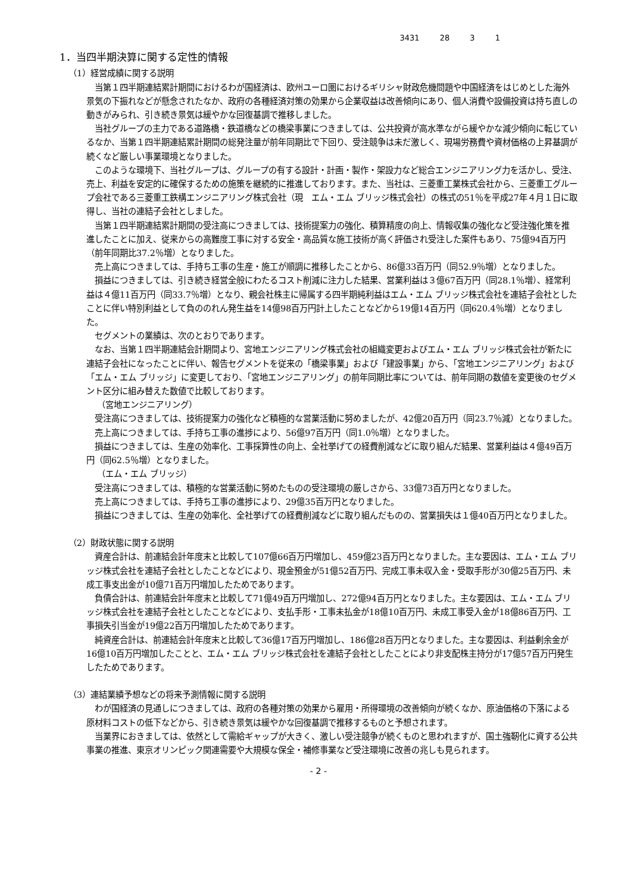3431 28 3 1
1．当四半期決算に関する定性的情報
（1）経営成績に関する説明
当第１四半期連結累計期間におけるわが国経済は、欧州ユーロ圏におけるギリシャ財政危機問題や中国経済をはじめとした海外景気の下振れなどが懸念されたなか、政府の各種経済対策の効果から企業収益は改善傾向にあり、個人消費や設備投資は持ち直しの動きがみられ、引き続き景気は緩やかな回復基調で推移しました。
当社グループの主力である道路橋・鉄道橋などの橋梁事業につきましては、公共投資が高水準ながら緩やかな減少傾向に転じているなか、当第１四半期連結累計期間の総発注量が前年同期比で下回り、受注競争は未だ激しく、現場労務費や資材価格の上昇基調が続くなど厳しい事業環境となりました。
このような環境下、当社グループは、グループの有する設計・計画・製作・架設力など総合エンジニアリング力を活かし、受注、売上、利益を安定的に確保するための施策を継続的に推進しております。また、当社は、三菱重工業株式会社から、三菱重工グループ会社である三菱重工鉄構エンジニアリング株式会社（現　エム・エム ブリッジ株式会社）の株式の51％を平成27年４月１日に取得し、当社の連結子会社としました。
当第１四半期連結累計期間の受注高につきましては、技術提案力の強化、積算精度の向上、情報収集の強化など受注強化策を推進したことに加え、従来からの高難度工事に対する安全・高品質な施工技術が高く評価され受注した案件もあり、75億94百万円（前年同期比37.2％増）となりました。
売上高につきましては、手持ち工事の生産・施工が順調に推移したことから、86億33百万円（同52.9％増）となりました。
損益につきましては、引き続き経営全般にわたるコスト削減に注力した結果、営業利益は３億67百万円（同28.1％増）、経常利益は４億11百万円（同33.7％増）となり、親会社株主に帰属する四半期純利益はエム・エム ブリッジ株式会社を連結子会社としたことに伴い特別利益として負ののれん発生益を14億98百万円計上したことなどから19億14百万円（同620.4％増）となりました。
セグメントの業績は、次のとおりであります。
なお、当第１四半期連結会計期間より、宮地エンジニアリング株式会社の組織変更およびエム・エム ブリッジ株式会社が新たに連結子会社になったことに伴い、報告セグメントを従来の「橋梁事業」および「建設事業」から、「宮地エンジニアリング」および「エム・エム ブリッジ」に変更しており、「宮地エンジニアリング」の前年同期比率については、前年同期の数値を変更後のセグメント区分に組み替えた数値で比較しております。
（宮地エンジニアリング）
受注高につきましては、技術提案力の強化など積極的な営業活動に努めましたが、42億20百万円（同23.7％減）となりました。
売上高につきましては、手持ち工事の進捗により、56億97百万円（同1.0％増）となりました。
損益につきましては、生産の効率化、工事採算性の向上、全社挙げての経費削減などに取り組んだ結果、営業利益は４億49百万円（同62.5％増）となりました。
（エム・エム ブリッジ）
受注高につきましては、積極的な営業活動に努めたものの受注環境の厳しさから、33億73百万円となりました。
売上高につきましては、手持ち工事の進捗により、29億35百万円となりました。
損益につきましては、生産の効率化、全社挙げての経費削減などに取り組んだものの、営業損失は１億40百万円となりました。
（2）財政状態に関する説明
資産合計は、前連結会計年度末と比較して107億66百万円増加し、459億23百万円となりました。主な要因は、エム・エム ブリッジ株式会社を連結子会社としたことなどにより、現金預金が51億52百万円、完成工事未収入金・受取手形が30億25百万円、未成工事支出金が10億71百万円増加したためであります。
負債合計は、前連結会計年度末と比較して71億49百万円増加し、272億94百万円となりました。主な要因は、エム・エム ブリッジ株式会社を連結子会社としたことなどにより、支払手形・工事未払金が18億10百万円、未成工事受入金が18億86百万円、工事損失引当金が19億22百万円増加したためであります。
純資産合計は、前連結会計年度末と比較して36億17百万円増加し、186億28百万円となりました。主な要因は、利益剰余金が16億10百万円増加したことと、エム・エム ブリッジ株式会社を連結子会社としたことにより非支配株主持分が17億57百万円発生したためであります。
（3）連結業績予想などの将来予測情報に関する説明
わが国経済の見通しにつきましては、政府の各種対策の効果から雇用・所得環境の改善傾向が続くなか、原油価格の下落による原材料コストの低下などから、引き続き景気は緩やかな回復基調で推移するものと予想されます。
当業界におきましては、依然として需給ギャップが大きく、激しい受注競争が続くものと思われますが、国土強靭化に資する公共事業の推進、東京オリンピック関連需要や大規模な保全・補修事業など受注環境に改善の兆しも見られます。
- 2 -